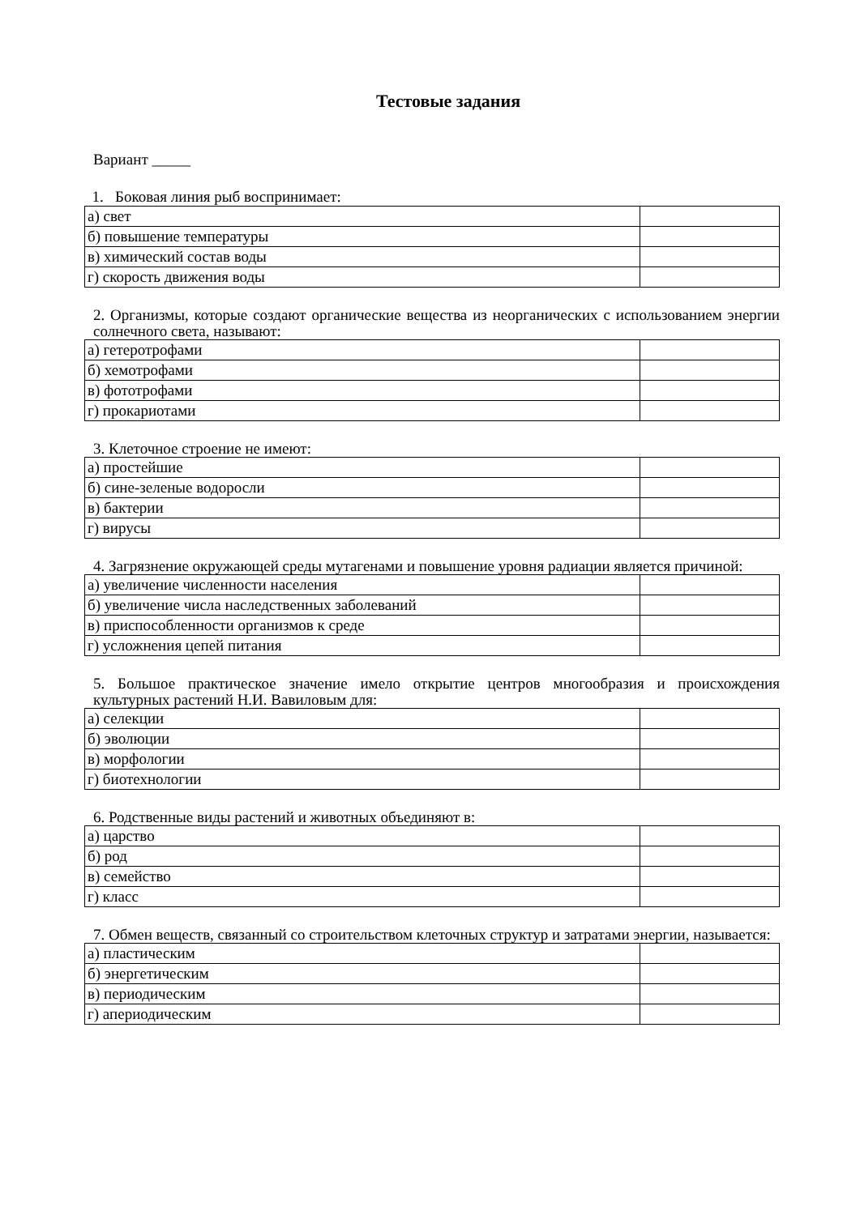Тестовые задания
Вариант _____
1. Боковая линия рыб воспринимает:
| а) свет | |
| б) повышение температуры | |
| в) химический состав воды | |
| г) скорость движения воды | |
2. Организмы, которые создают органические вещества из неорганических с использованием энергии солнечного света, называют:
| а) гетеротрофами | |
| б) хемотрофами | |
| в) фототрофами | |
| г) прокариотами | |
3. Клеточное строение не имеют:
| а) простейшие | |
| б) сине-зеленые водоросли | |
| в) бактерии | |
| г) вирусы | |
4. Загрязнение окружающей среды мутагенами и повышение уровня радиации является причиной:
| а) увеличение численности населения | |
| б) увеличение числа наследственных заболеваний | |
| в) приспособленности организмов к среде | |
| г) усложнения цепей питания | |
5. Большое практическое значение имело открытие центров многообразия и происхождения культурных растений Н.И. Вавиловым для:
| а) селекции | |
| б) эволюции | |
| в) морфологии | |
| г) биотехнологии | |
6. Родственные виды растений и животных объединяют в:
| а) царство | |
| б) род | |
| в) семейство | |
| г) класс | |
7. Обмен веществ, связанный со строительством клеточных структур и затратами энергии, называется:
| а) пластическим | |
| б) энергетическим | |
| в) периодическим | |
| г) апериодическим | |